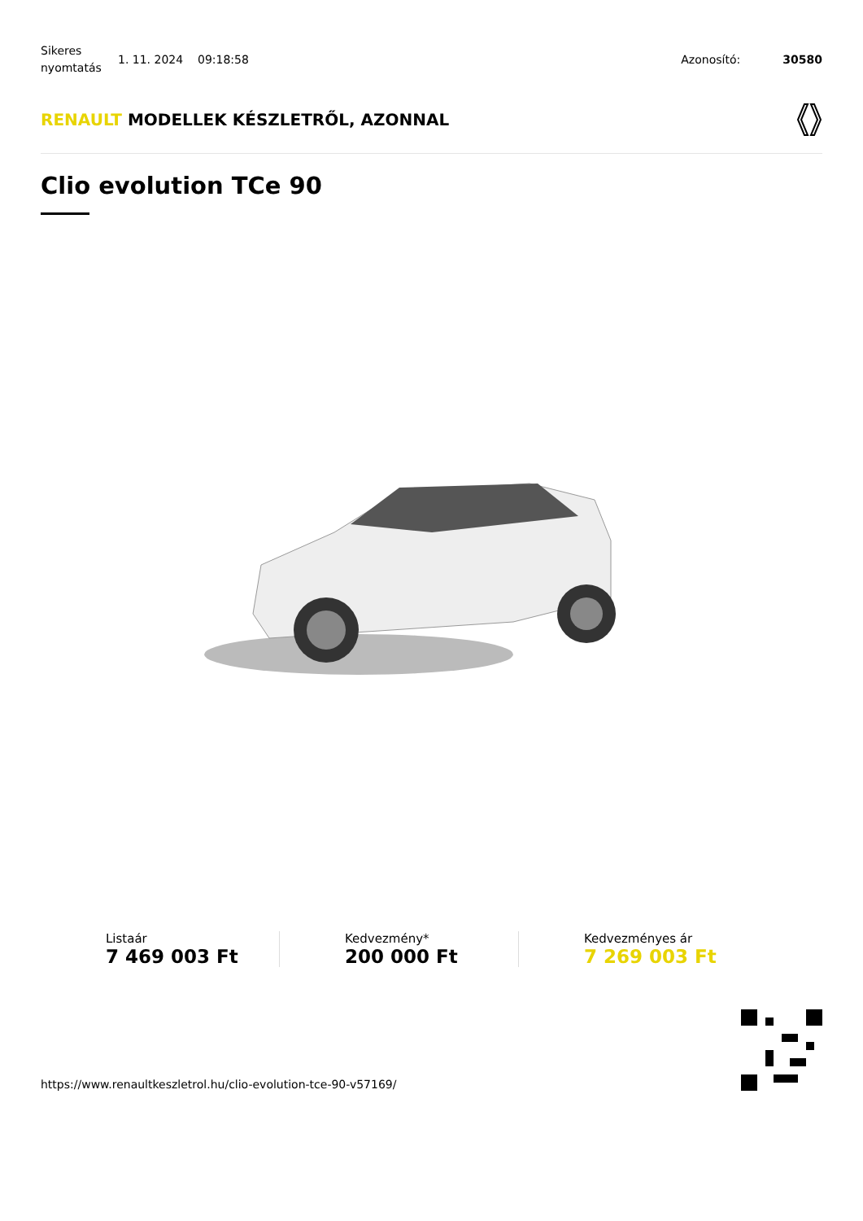Sikeres nyomtatás
1. 11. 2024 09:18:58 Azonosító: 30580
RENAULT MODELLEK KÉSZLETRŐL, AZONNAL
Clio evolution TCe 90
Listaár
7 469 003 Ft
Kedvezmény*
200 000 Ft
Kedvezményes ár
7 269 003 Ft
https://www.renaultkeszletrol.hu/clio-evolution-tce-90-v57169/